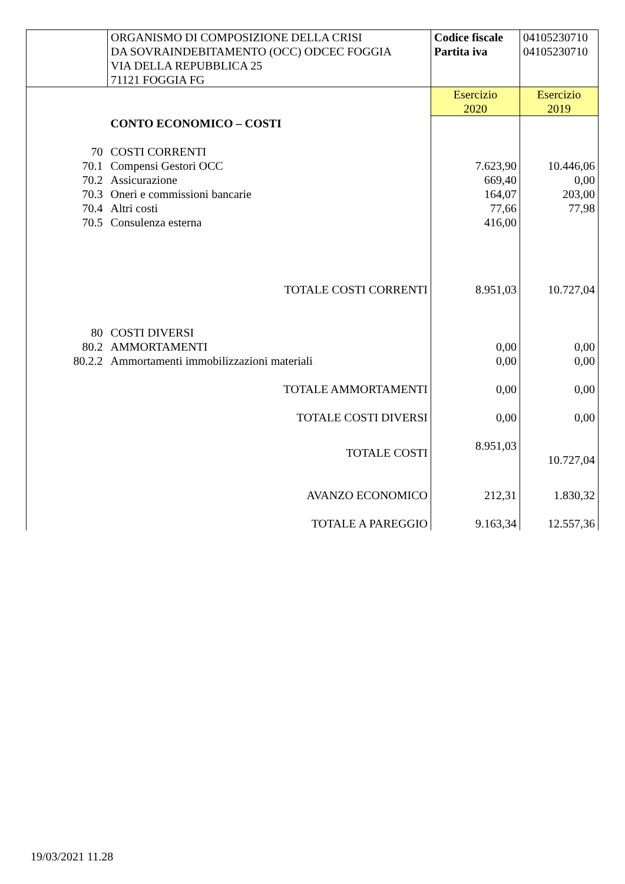| | ORGANISMO DI COMPOSIZIONE DELLA CRISI DA SOVRAINDEBITAMENTO (OCC) ODCEC FOGGIA VIA DELLA REPUBBLICA 25 71121 FOGGIA FG | Codice fiscale Partita iva | 04105230710 04105230710 |
| | | Esercizio 2020 | Esercizio 2019 |
| | CONTO ECONOMICO – COSTI | | |
| 70 | COSTI CORRENTI | | |
| 70.1 | Compensi Gestori OCC | 7.623,90 | 10.446,06 |
| 70.2 | Assicurazione | 669,40 | 0,00 |
| 70.3 | Oneri e commissioni bancarie | 164,07 | 203,00 |
| 70.4 | Altri costi | 77,66 | 77,98 |
| 70.5 | Consulenza esterna | 416,00 | |
| | TOTALE COSTI CORRENTI | 8.951,03 | 10.727,04 |
| 80 | COSTI DIVERSI | | |
| 80.2 | AMMORTAMENTI | 0,00 | 0,00 |
| 80.2.2 | Ammortamenti immobilizzazioni materiali | 0,00 | 0,00 |
| | TOTALE AMMORTAMENTI | 0,00 | 0,00 |
| | TOTALE COSTI DIVERSI | 0,00 | 0,00 |
| | TOTALE COSTI | 8.951,03 | 10.727,04 |
| | AVANZO ECONOMICO | 212,31 | 1.830,32 |
| | TOTALE A PAREGGIO | 9.163,34 | 12.557,36 |
19/03/2021 11.28